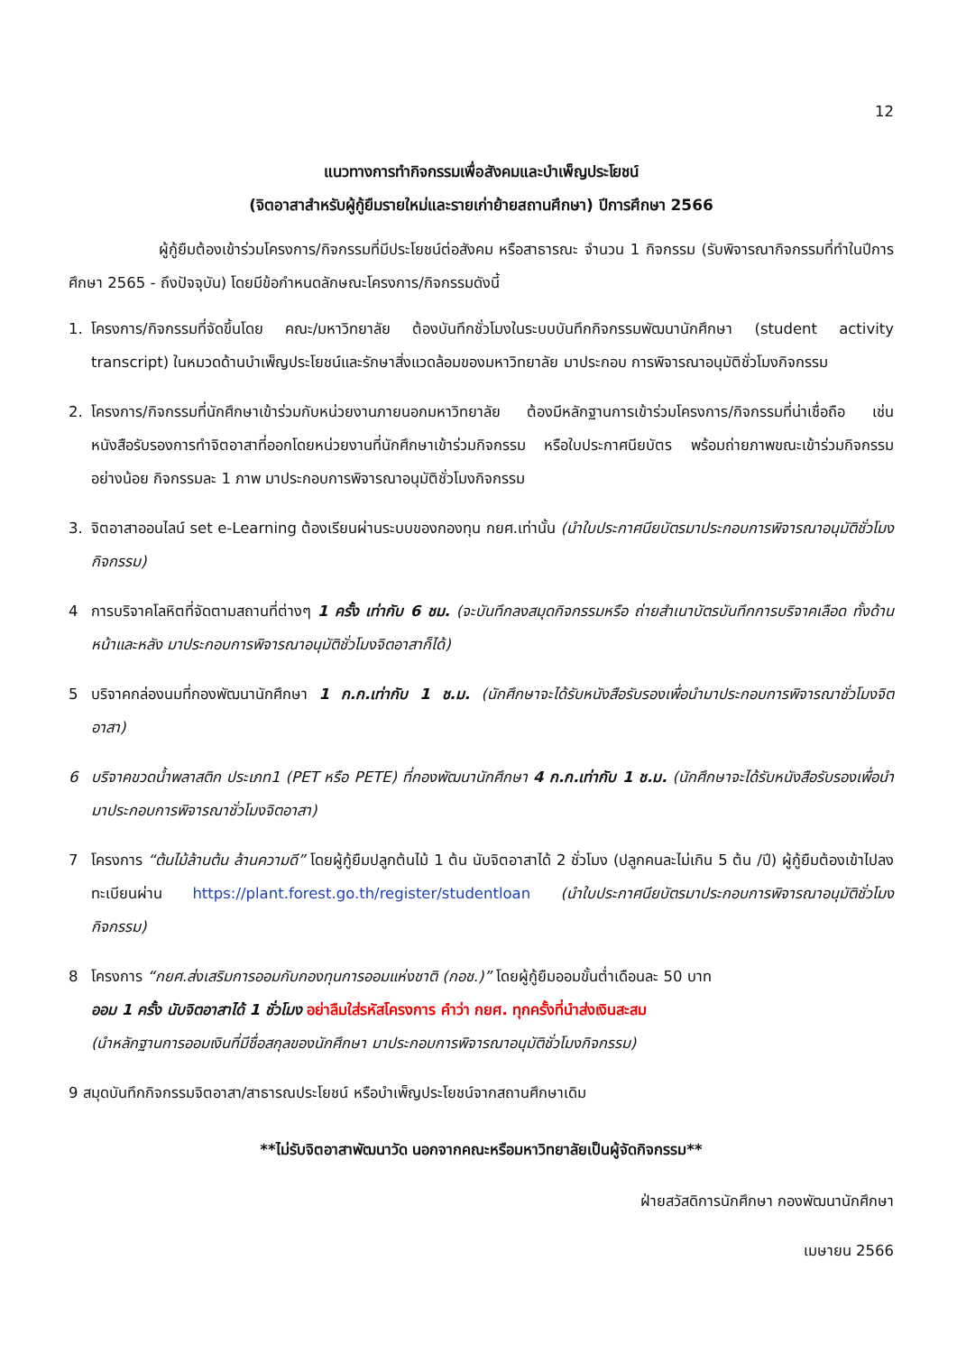12
แนวทางการทำกิจกรรมเพื่อสังคมและบำเพ็ญประโยชน์
(จิตอาสาสำหรับผู้กู้ยืมรายใหม่และรายเก่าย้ายสถานศึกษา) ปีการศึกษา 2566
ผู้กู้ยืมต้องเข้าร่วมโครงการ/กิจกรรมที่มีประโยชน์ต่อสังคม หรือสาธารณะ จำนวน 1 กิจกรรม (รับพิจารณากิจกรรมที่ทำในปีการศึกษา 2565 - ถึงปัจจุบัน) โดยมีข้อกำหนดลักษณะโครงการ/กิจกรรมดังนี้
1. โครงการ/กิจกรรมที่จัดขึ้นโดย คณะ/มหาวิทยาลัย ต้องบันทึกชั่วโมงในระบบบันทึกกิจกรรมพัฒนานักศึกษา (student activity transcript) ในหมวดด้านบำเพ็ญประโยชน์และรักษาสิ่งแวดล้อมของมหาวิทยาลัย มาประกอบ การพิจารณาอนุมัติชั่วโมงกิจกรรม
2. โครงการ/กิจกรรมที่นักศึกษาเข้าร่วมกับหน่วยงานภายนอกมหาวิทยาลัย ต้องมีหลักฐานการเข้าร่วมโครงการ/กิจกรรมที่น่าเชื่อถือ เช่น หนังสือรับรองการทำจิตอาสาที่ออกโดยหน่วยงานที่นักศึกษาเข้าร่วมกิจกรรม หรือใบประกาศนียบัตร พร้อมถ่ายภาพขณะเข้าร่วมกิจกรรมอย่างน้อย กิจกรรมละ 1 ภาพ มาประกอบการพิจารณาอนุมัติชั่วโมงกิจกรรม
3. จิตอาสาออนไลน์ set e-Learning ต้องเรียนผ่านระบบของกองทุน กยศ.เท่านั้น (นำใบประกาศนียบัตรมาประกอบการพิจารณาอนุมัติชั่วโมงกิจกรรม)
4 การบริจาคโลหิตที่จัดตามสถานที่ต่างๆ 1 ครั้ง เท่ากับ 6 ชม. (จะบันทึกลงสมุดกิจกรรมหรือ ถ่ายสำเนาบัตรบันทึกการบริจาคเลือด ทั้งด้านหน้าและหลัง มาประกอบการพิจารณาอนุมัติชั่วโมงจิตอาสาก็ได้)
5 บริจาคกล่องนมที่กองพัฒนานักศึกษา 1 ก.ก.เท่ากับ 1 ช.ม. (นักศึกษาจะได้รับหนังสือรับรองเพื่อนำมาประกอบการพิจารณาชั่วโมงจิตอาสา)
6 บริจาคขวดน้ำพลาสติก ประเภท1 (PET หรือ PETE) ที่กองพัฒนานักศึกษา 4 ก.ก.เท่ากับ 1 ช.ม. (นักศึกษาจะได้รับหนังสือรับรองเพื่อนำมาประกอบการพิจารณาชั่วโมงจิตอาสา)
7 โครงการ “ต้นไม้ล้านต้น ล้านความดี” โดยผู้กู้ยืมปลูกต้นไม้ 1 ต้น นับจิตอาสาได้ 2 ชั่วโมง (ปลูกคนละไม่เกิน 5 ต้น /ปี) ผู้กู้ยืมต้องเข้าไปลงทะเบียนผ่าน https://plant.forest.go.th/register/studentloan (นำใบประกาศนียบัตรมาประกอบการพิจารณาอนุมัติชั่วโมงกิจกรรม)
8 โครงการ “กยศ.ส่งเสริมการออมกับกองทุนการออมแห่งชาติ (กอช.)” โดยผู้กู้ยืมออมขั้นต่ำเดือนละ 50 บาท
ออม 1 ครั้ง นับจิตอาสาได้ 1 ชั่วโมง อย่าลืมใส่รหัสโครงการ คำว่า กยศ. ทุกครั้งที่นำส่งเงินสะสม
(นำหลักฐานการออมเงินที่มีชื่อสกุลของนักศึกษา มาประกอบการพิจารณาอนุมัติชั่วโมงกิจกรรม)
9 สมุดบันทึกกิจกรรมจิตอาสา/สาธารณประโยชน์ หรือบำเพ็ญประโยชน์จากสถานศึกษาเดิม
**ไม่รับจิตอาสาพัฒนาวัด นอกจากคณะหรือมหาวิทยาลัยเป็นผู้จัดกิจกรรม**
ฝ่ายสวัสดิการนักศึกษา กองพัฒนานักศึกษา
เมษายน 2566